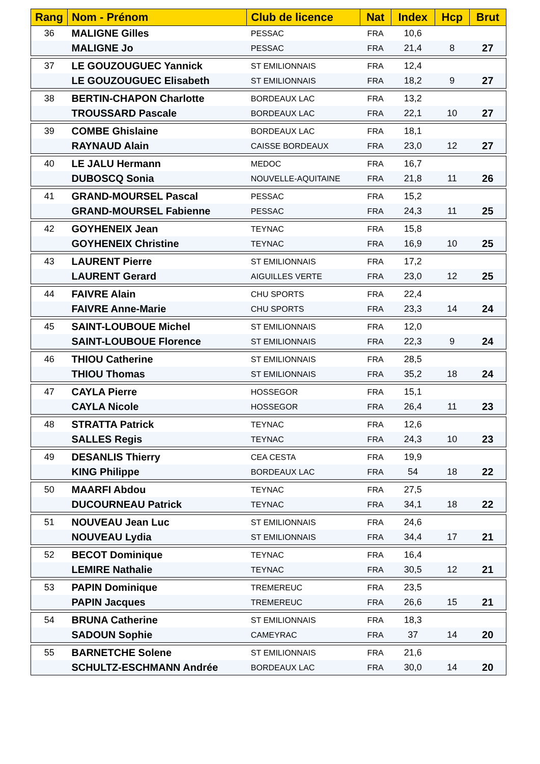| Rang | Nom - Prénom | Club de licence | Nat | Index | Hcp | Brut |
| --- | --- | --- | --- | --- | --- | --- |
| 36 | MALIGNE Gilles | PESSAC | FRA | 10,6 | | |
| | MALIGNE Jo | PESSAC | FRA | 21,4 | 8 | 27 |
| 37 | LE GOUZOUGUEC Yannick | ST EMILIONNAIS | FRA | 12,4 | | |
| | LE GOUZOUGUEC Elisabeth | ST EMILIONNAIS | FRA | 18,2 | 9 | 27 |
| 38 | BERTIN-CHAPON Charlotte | BORDEAUX LAC | FRA | 13,2 | | |
| | TROUSSARD Pascale | BORDEAUX LAC | FRA | 22,1 | 10 | 27 |
| 39 | COMBE Ghislaine | BORDEAUX LAC | FRA | 18,1 | | |
| | RAYNAUD Alain | CAISSE BORDEAUX | FRA | 23,0 | 12 | 27 |
| 40 | LE JALU Hermann | MEDOC | FRA | 16,7 | | |
| | DUBOSCQ Sonia | NOUVELLE-AQUITAINE | FRA | 21,8 | 11 | 26 |
| 41 | GRAND-MOURSEL Pascal | PESSAC | FRA | 15,2 | | |
| | GRAND-MOURSEL Fabienne | PESSAC | FRA | 24,3 | 11 | 25 |
| 42 | GOYHENEIX Jean | TEYNAC | FRA | 15,8 | | |
| | GOYHENEIX Christine | TEYNAC | FRA | 16,9 | 10 | 25 |
| 43 | LAURENT Pierre | ST EMILIONNAIS | FRA | 17,2 | | |
| | LAURENT Gerard | AIGUILLES VERTE | FRA | 23,0 | 12 | 25 |
| 44 | FAIVRE Alain | CHU SPORTS | FRA | 22,4 | | |
| | FAIVRE Anne-Marie | CHU SPORTS | FRA | 23,3 | 14 | 24 |
| 45 | SAINT-LOUBOUE Michel | ST EMILIONNAIS | FRA | 12,0 | | |
| | SAINT-LOUBOUE Florence | ST EMILIONNAIS | FRA | 22,3 | 9 | 24 |
| 46 | THIOU Catherine | ST EMILIONNAIS | FRA | 28,5 | | |
| | THIOU Thomas | ST EMILIONNAIS | FRA | 35,2 | 18 | 24 |
| 47 | CAYLA Pierre | HOSSEGOR | FRA | 15,1 | | |
| | CAYLA Nicole | HOSSEGOR | FRA | 26,4 | 11 | 23 |
| 48 | STRATTA Patrick | TEYNAC | FRA | 12,6 | | |
| | SALLES Regis | TEYNAC | FRA | 24,3 | 10 | 23 |
| 49 | DESANLIS Thierry | CEA CESTA | FRA | 19,9 | | |
| | KING Philippe | BORDEAUX LAC | FRA | 54 | 18 | 22 |
| 50 | MAARFI Abdou | TEYNAC | FRA | 27,5 | | |
| | DUCOURNEAU Patrick | TEYNAC | FRA | 34,1 | 18 | 22 |
| 51 | NOUVEAU Jean Luc | ST EMILIONNAIS | FRA | 24,6 | | |
| | NOUVEAU Lydia | ST EMILIONNAIS | FRA | 34,4 | 17 | 21 |
| 52 | BECOT Dominique | TEYNAC | FRA | 16,4 | | |
| | LEMIRE Nathalie | TEYNAC | FRA | 30,5 | 12 | 21 |
| 53 | PAPIN Dominique | TREMEREUC | FRA | 23,5 | | |
| | PAPIN Jacques | TREMEREUC | FRA | 26,6 | 15 | 21 |
| 54 | BRUNA Catherine | ST EMILIONNAIS | FRA | 18,3 | | |
| | SADOUN Sophie | CAMEYRAC | FRA | 37 | 14 | 20 |
| 55 | BARNETCHE Solene | ST EMILIONNAIS | FRA | 21,6 | | |
| | SCHULTZ-ESCHMANN Andrée | BORDEAUX LAC | FRA | 30,0 | 14 | 20 |